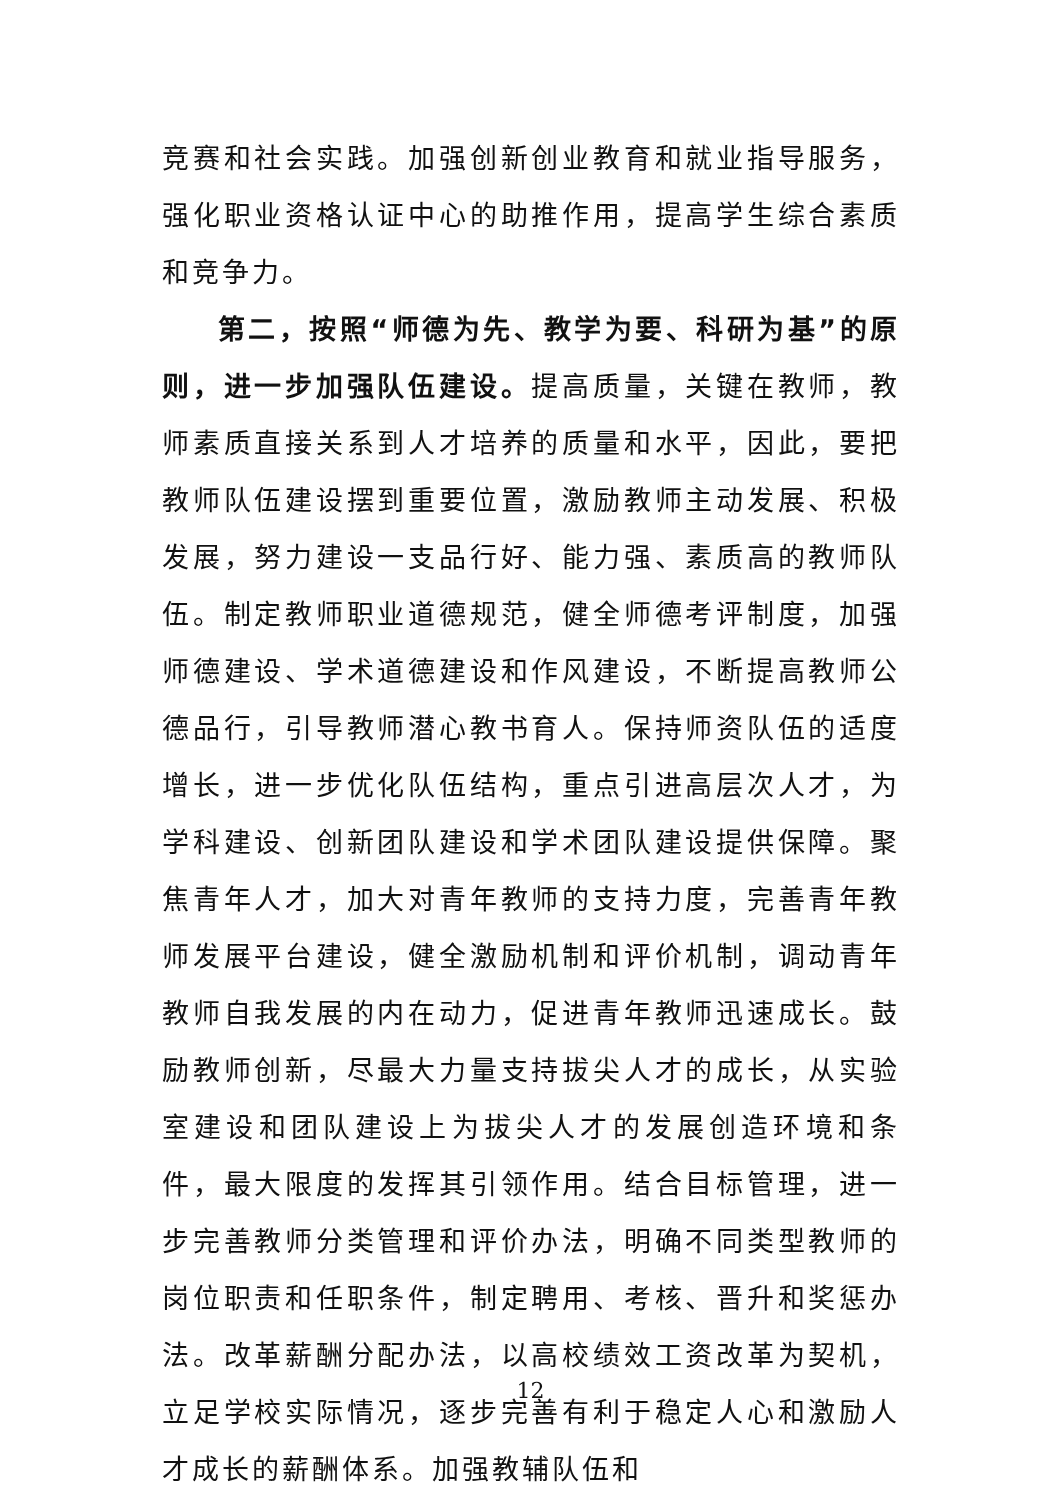竞赛和社会实践。加强创新创业教育和就业指导服务，强化职业资格认证中心的助推作用，提高学生综合素质和竞争力。
第二，按照“师德为先、教学为要、科研为基”的原则，进一步加强队伍建设。提高质量，关键在教师，教师素质直接关系到人才培养的质量和水平，因此，要把教师队伍建设摆到重要位置，激励教师主动发展、积极发展，努力建设一支品行好、能力强、素质高的教师队伍。制定教师职业道德规范，健全师德考评制度，加强师德建设、学术道德建设和作风建设，不断提高教师公德品行，引导教师潜心教书育人。保持师资队伍的适度增长，进一步优化队伍结构，重点引进高层次人才，为学科建设、创新团队建设和学术团队建设提供保障。聚焦青年人才，加大对青年教师的支持力度，完善青年教师发展平台建设，健全激励机制和评价机制，调动青年教师自我发展的内在动力，促进青年教师迅速成长。鼓励教师创新，尽最大力量支持拔尖人才的成长，从实验室建设和团队建设上为拔尖人才的发展创造环境和条件，最大限度的发挥其引领作用。结合目标管理，进一步完善教师分类管理和评价办法，明确不同类型教师的岗位职责和任职条件，制定聘用、考核、晋升和奖惩办法。改革薪酬分配办法，以高校绩效工资改革为契机，立足学校实际情况，逐步完善有利于稳定人心和激励人才成长的薪酬体系。加强教辅队伍和
12